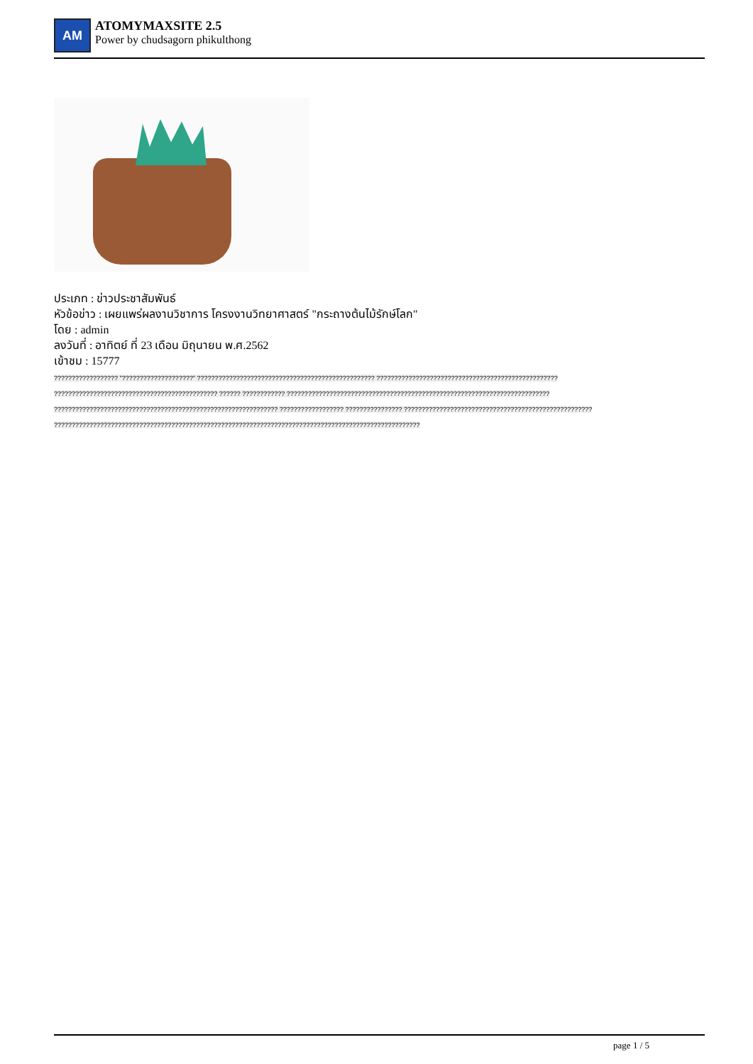AM
ATOMYMAXSITE 2.5
Power by chudsagorn phikulthong
ประเภท : ข่าวประชาสัมพันธ์
หัวข้อข่าว : เผยแพร่ผลงานวิชาการ โครงงานวิทยาศาสตร์ "กระถางต้นไม้รักษ์โลก"
โดย : admin
ลงวันที่ : อาทิตย์ ที่ 23 เดือน มิถุนายน พ.ศ.2562
เข้าชม : 15777
?????????????????? "????????????????????" ?????????????????????????????????????????????????? ??????????????????????????????????????????????????? ?????????????????????????????????????????????? ?????? ???????????? ?????????????????????????????????????????????????????????????????????????? ??????????????????????????????????????????????????????????????? ?????????????????? ???????????????? ????????????????????????????????????????????????????? ???????????????????????????????????????????????????????????????????????????????????????????????????????
page 1 / 5